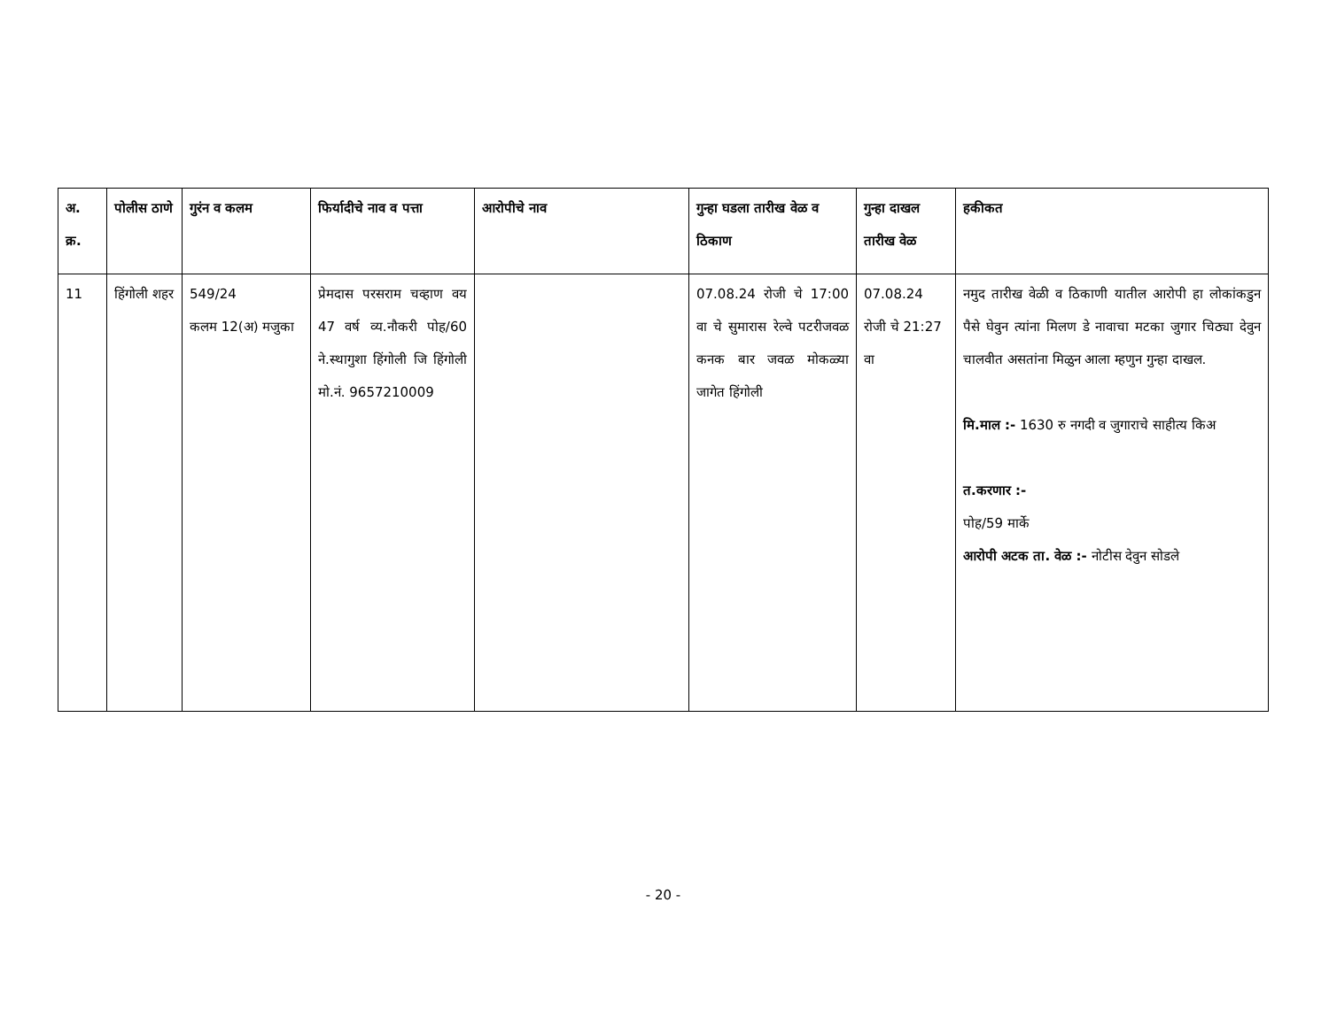| अ. क्र. | पोलीस ठाणे | गुरंन व कलम | फिर्यादीचे नाव व पत्ता | आरोपीचे नाव | गुन्हा घडला तारीख वेळ व ठिकाण | गुन्हा दाखल तारीख वेळ | हकीकत |
| --- | --- | --- | --- | --- | --- | --- | --- |
| 11 | हिंगोली शहर | 549/24 कलम 12(अ) मजुका | प्रेमदास परसराम चव्हाण वय 47 वर्ष व्य.नौकरी पोह/60 ने.स्थागुशा हिंगोली जि हिंगोली मो.नं. 9657210009 | | 07.08.24 रोजी चे 17:00 वा चे सुमारास रेल्वे पटरीजवळ कनक बार जवळ मोकळ्या जागेत हिंगोली | 07.08.24 रोजी चे 21:27 वा | नमुद तारीख वेळी व ठिकाणी यातील आरोपी हा लोकांकडुन पैसे घेवुन त्यांना मिलण डे नावाचा मटका जुगार चिठ्या देवुन चालवीत असतांना मिळुन आला म्हणुन गुन्हा दाखल. मि.माल :- 1630 रु नगदी व जुगाराचे साहीत्य किअ त.करणार :- पोह/59 मार्के आरोपी अटक ता. वेळ :- नोटीस देवुन सोडले |
- 20 -